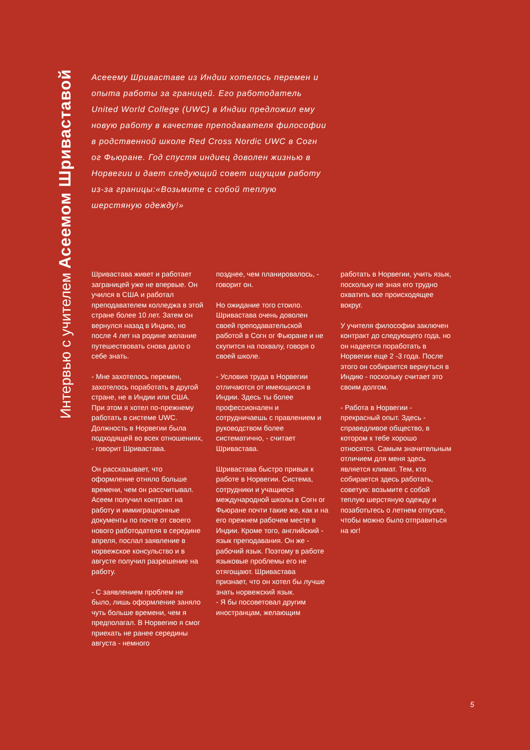Интервью с учителем Асеемом Шриваставой
Асееему Шриваставе из Индии хотелось перемен и опыта работы за границей. Его работодатель United World College (UWC) в Индии предложил ему новую работу в качестве преподавателя философии в родственной школе Red Cross Nordic UWC в Согн ог Фьюране. Год спустя индиец доволен жизнью в Норвегии и дает следующий совет ищущим работу из-за границы:«Возьмите с собой теплую шерстяную одежду!»
Шривастава живет и работает заграницей уже не впервые. Он учился в США и работал преподавателем колледжа в этой стране более 10 лет. Затем он вернулся назад в Индию, но после 4 лет на родине желание путешествовать снова дало о себе знать.
- Мне захотелось перемен, захотелось поработать в другой стране, не в Индии или США. При этом я хотел по-прежнему работать в системе UWC. Должность в Норвегии была подходящей во всех отношениях, - говорит Шривастава.
Он рассказывает, что оформление отняло больше времени, чем он рассчитывал. Асеем получил контракт на работу и иммиграционные документы по почте от своего нового работодателя в середине апреля, послал заявление в норвежское консульство и в августе получил разрешение на работу.
- С заявлением проблем не было, лишь оформление заняло чуть больше времени, чем я предполагал. В Норвегию я смог приехать не ранее середины августа - немного
позднее, чем планировалось, - говорит он.
Но ожидание того стоило. Шривастава очень доволен своей преподавательской работой в Согн ог Фьюране и не скупится на похвалу, говоря о своей школе.
- Условия труда в Норвегии отличаются от имеющихся в Индии. Здесь ты более профессионален и сотрудничаешь с правлением и руководством более систематично, - считает Шривастава.
Шривастава быстро привык к работе в Норвегии. Система, сотрудники и учащиеся международной школы в Согн ог Фьюране почти такие же, как и на его прежнем рабочем месте в Индии. Кроме того, английский - язык преподавания. Он же - рабочий язык. Поэтому в работе языковые проблемы его не отягощают. Шривастава признает, что он хотел бы лучше знать норвежский язык.
- Я бы посоветовал другим иностранцам, желающим
работать в Норвегии, учить язык, поскольку не зная его трудно охватить все происходящее вокруг.
У учителя философии заключен контракт до следующего года, но он надеется поработать в Норвегии еще 2 -3 года. После этого он собирается вернуться в Индию - поскольку считает это своим долгом.
- Работа в Норвегии - прекрасный опыт. Здесь - справедливое общество, в котором к тебе хорошо относятся. Самым значительным отличием для меня здесь является климат. Тем, кто собирается здесь работать, советую: возьмите с собой теплую шерстяную одежду и позаботьтесь о летнем отпуске, чтобы можно было отправиться на юг!
5